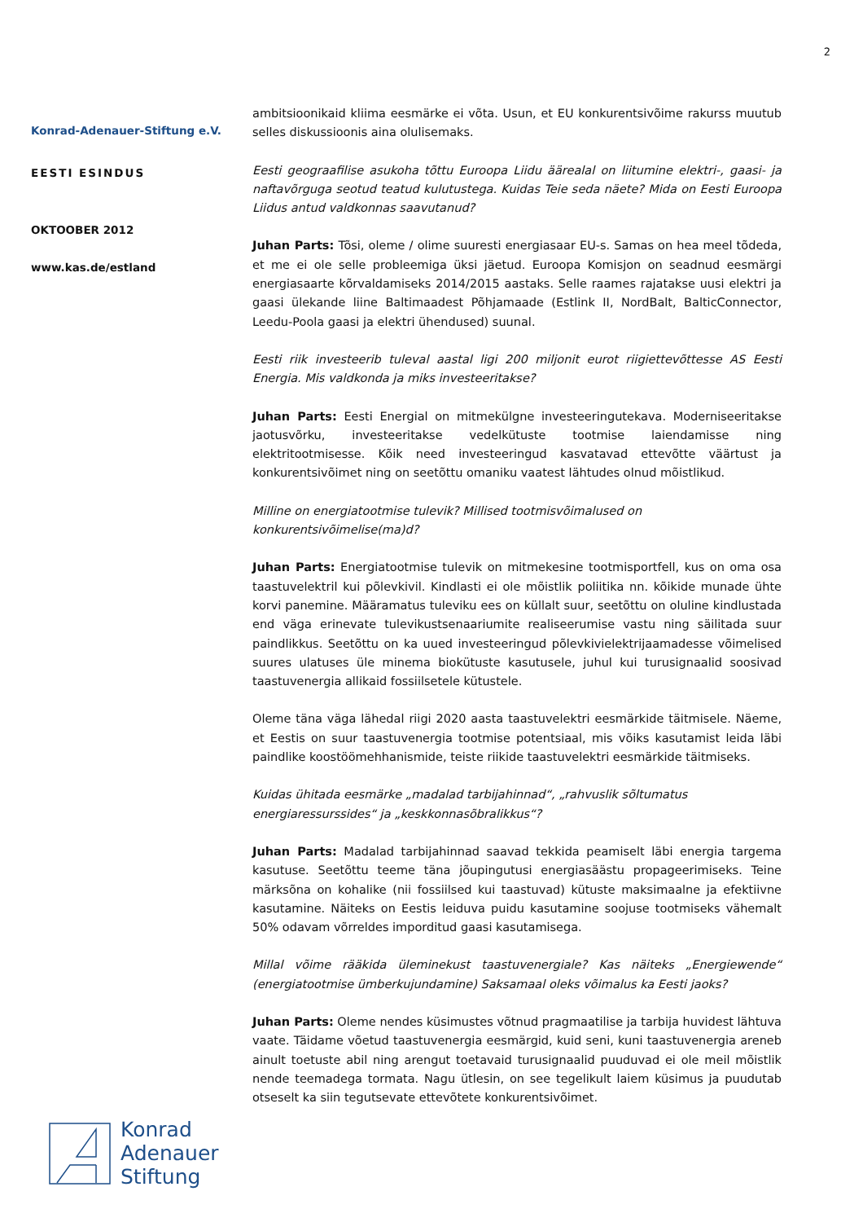2
Konrad-Adenauer-Stiftung e.V.
EESTI ESINDUS
OKTOOBER 2012
www.kas.de/estland
ambitsioonikaid kliima eesmärke ei võta. Usun, et EU konkurentsivõime rakurss muutub selles diskussioonis aina olulisemaks.
Eesti geograafilise asukoha tõttu Euroopa Liidu äärealal on liitumine elektri-, gaasi- ja naftavõrguga seotud teatud kulutustega. Kuidas Teie seda näete? Mida on Eesti Euroopa Liidus antud valdkonnas saavutanud?
Juhan Parts: Tõsi, oleme / olime suuresti energiasaar EU-s. Samas on hea meel tõdeda, et me ei ole selle probleemiga üksi jäetud. Euroopa Komisjon on seadnud eesmärgi energiasaarte kõrvaldamiseks 2014/2015 aastaks. Selle raames rajatakse uusi elektri ja gaasi ülekande liine Baltimaadest Põhjamaade (Estlink II, NordBalt, BalticConnector, Leedu-Poola gaasi ja elektri ühendused) suunal.
Eesti riik investeerib tuleval aastal ligi 200 miljonit eurot riigiettevõttesse AS Eesti Energia. Mis valdkonda ja miks investeeritakse?
Juhan Parts: Eesti Energial on mitmekülgne investeeringutekava. Moderniseeritakse jaotusvõrku, investeeritakse vedelkütuste tootmise laiendamisse ning elektritootmisesse. Kõik need investeeringud kasvatavad ettevõtte väärtust ja konkurentsivõimet ning on seetõttu omaniku vaatest lähtudes olnud mõistlikud.
Milline on energiatootmise tulevik? Millised tootmisvõimalused on
konkurentsivõimelise(ma)d?
Juhan Parts: Energiatootmise tulevik on mitmekesine tootmisportfell, kus on oma osa taastuvelektril kui põlevkivil. Kindlasti ei ole mõistlik poliitika nn. kõikide munade ühte korvi panemine. Määramatus tuleviku ees on küllalt suur, seetõttu on oluline kindlustada end väga erinevate tulevikustsenaariumite realiseerumise vastu ning säilitada suur paindlikkus. Seetõttu on ka uued investeeringud põlevkivielektrijaamadesse võimelised suures ulatuses üle minema biokütuste kasutusele, juhul kui turusignaalid soosivad taastuvenergia allikaid fossiilsetele kütustele.
Oleme täna väga lähedal riigi 2020 aasta taastuvelektri eesmärkide täitmisele. Näeme, et Eestis on suur taastuvenergia tootmise potentsiaal, mis võiks kasutamist leida läbi paindlike koostöömehhanismide, teiste riikide taastuvelektri eesmärkide täitmiseks.
Kuidas ühitada eesmärke „madalad tarbijahinnad“, „rahvuslik sõltumatus
energiaressurssides“ ja „keskkonnasõbralikkus“?
Juhan Parts: Madalad tarbijahinnad saavad tekkida peamiselt läbi energia targema kasutuse. Seetõttu teeme täna jõupingutusi energiasäästu propageerimiseks. Teine märksõna on kohalike (nii fossiilsed kui taastuvad) kütuste maksimaalne ja efektiivne kasutamine. Näiteks on Eestis leiduva puidu kasutamine soojuse tootmiseks vähemalt 50% odavam võrreldes imporditud gaasi kasutamisega.
Millal võime rääkida üleminekust taastuvenergiale? Kas näiteks „Energiewende“ (energiatootmise ümberkujundamine) Saksamaal oleks võimalus ka Eesti jaoks?
Juhan Parts: Oleme nendes küsimustes võtnud pragmaatilise ja tarbija huvidest lähtuva vaate. Täidame võetud taastuvenergia eesmärgid, kuid seni, kuni taastuvenergia areneb ainult toetuste abil ning arengut toetavaid turusignaalid puuduvad ei ole meil mõistlik nende teemadega tormata. Nagu ütlesin, on see tegelikult laiem küsimus ja puudutab otseselt ka siin tegutsevate ettevõtete konkurentsivõimet.
Konrad
Adenauer
Stiftung